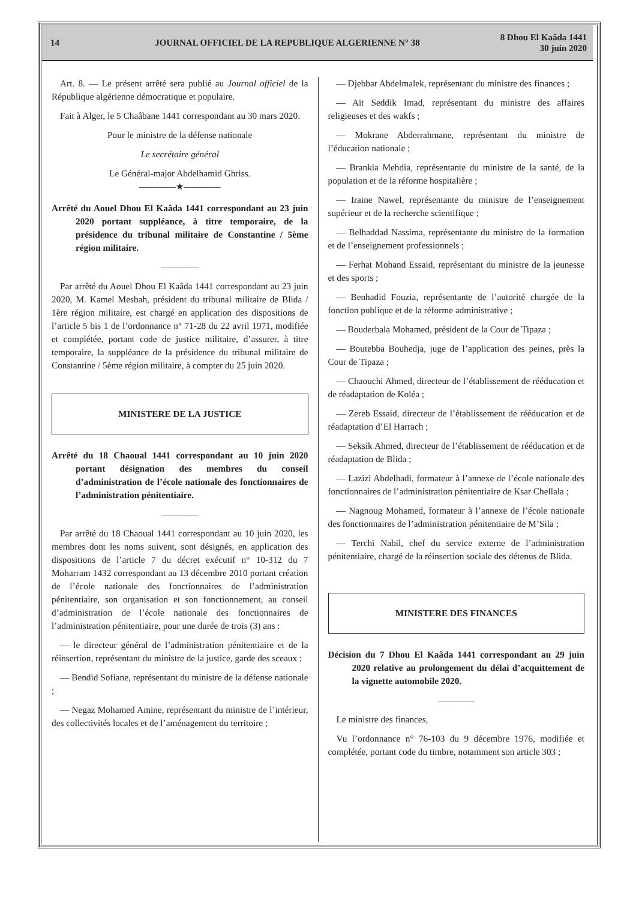14
JOURNAL OFFICIEL DE LA REPUBLIQUE ALGERIENNE N° 38
8 Dhou El Kaâda 1441
30 juin 2020
Art. 8. — Le présent arrêté sera publié au Journal officiel de la République algérienne démocratique et populaire.
Fait à Alger, le 5 Chaâbane 1441 correspondant au 30 mars 2020.
Pour le ministre de la défense nationale
Le secrétaire général
Le Général-major Abdelhamid Ghriss.
————★————
Arrêté du Aouel Dhou El Kaâda 1441 correspondant au 23 juin 2020 portant suppléance, à titre temporaire, de la présidence du tribunal militaire de Constantine / 5ème région militaire.
————
Par arrêté du Aouel Dhou El Kaâda 1441 correspondant au 23 juin 2020, M. Kamel Mesbah, président du tribunal militaire de Blida / 1ère région militaire, est chargé en application des dispositions de l’article 5 bis 1 de l’ordonnance n° 71-28 du 22 avril 1971, modifiée et complétée, portant code de justice militaire, d’assurer, à titre temporaire, la suppléance de la présidence du tribunal militaire de Constantine / 5ème région militaire, à compter du 25 juin 2020.
MINISTERE DE LA JUSTICE
Arrêté du 18 Chaoual 1441 correspondant au 10 juin 2020 portant désignation des membres du conseil d’administration de l’école nationale des fonctionnaires de l’administration pénitentiaire.
————
Par arrêté du 18 Chaoual 1441 correspondant au 10 juin 2020, les membres dont les noms suivent, sont désignés, en application des dispositions de l’article 7 du décret exécutif n° 10-312 du 7 Moharram 1432 correspondant au 13 décembre 2010 portant création de l’école nationale des fonctionnaires de l’administration pénitentiaire, son organisation et son fonctionnement, au conseil d’administration de l’école nationale des fonctionnaires de l’administration pénitentiaire, pour une durée de trois (3) ans :
— le directeur général de l’administration pénitentiaire et de la réinsertion, représentant du ministre de la justice, garde des sceaux ;
— Bendid Sofiane, représentant du ministre de la défense nationale ;
— Negaz Mohamed Amine, représentant du ministre de l’intérieur, des collectivités locales et de l’aménagement du territoire ;
— Djebbar Abdelmalek, représentant du ministre des finances ;
— Aït Seddik Imad, représentant du ministre des affaires religieuses et des wakfs ;
— Mokrane Abderrahmane, représentant du ministre de l’éducation nationale ;
— Brankia Mehdia, représentante du ministre de la santé, de la population et de la réforme hospitalière ;
— Iraine Nawel, représentante du ministre de l’enseignement supérieur et de la recherche scientifique ;
— Belhaddad Nassima, représentante du ministre de la formation et de l’enseignement professionnels ;
— Ferhat Mohand Essaid, représentant du ministre de la jeunesse et des sports ;
— Benhadid Fouzia, représentante de l’autorité chargée de la fonction publique et de la réforme administrative ;
— Bouderbala Mohamed, président de la Cour de Tipaza ;
— Boutebba Bouhedja, juge de l’application des peines, près la Cour de Tipaza ;
— Chaouchi Ahmed, directeur de l’établissement de rééducation et de réadaptation de Koléa ;
— Zereb Essaid, directeur de l’établissement de rééducation et de réadaptation d’El Harrach ;
— Seksik Ahmed, directeur de l’établissement de rééducation et de réadaptation de Blida ;
— Lazizi Abdelhadi, formateur à l’annexe de l’école nationale des fonctionnaires de l’administration pénitentiaire de Ksar Chellala ;
— Nagnoug Mohamed, formateur à l’annexe de l’école nationale des fonctionnaires de l’administration pénitentiaire de M’Sila ;
— Terchi Nabil, chef du service externe de l’administration pénitentiaire, chargé de la réinsertion sociale des détenus de Blida.
MINISTERE DES FINANCES
Décision du 7 Dhou El Kaâda 1441 correspondant au 29 juin 2020 relative au prolongement du délai d’acquittement de la vignette automobile 2020.
————
Le ministre des finances,
Vu l’ordonnance n° 76-103 du 9 décembre 1976, modifiée et complétée, portant code du timbre, notamment son article 303 ;